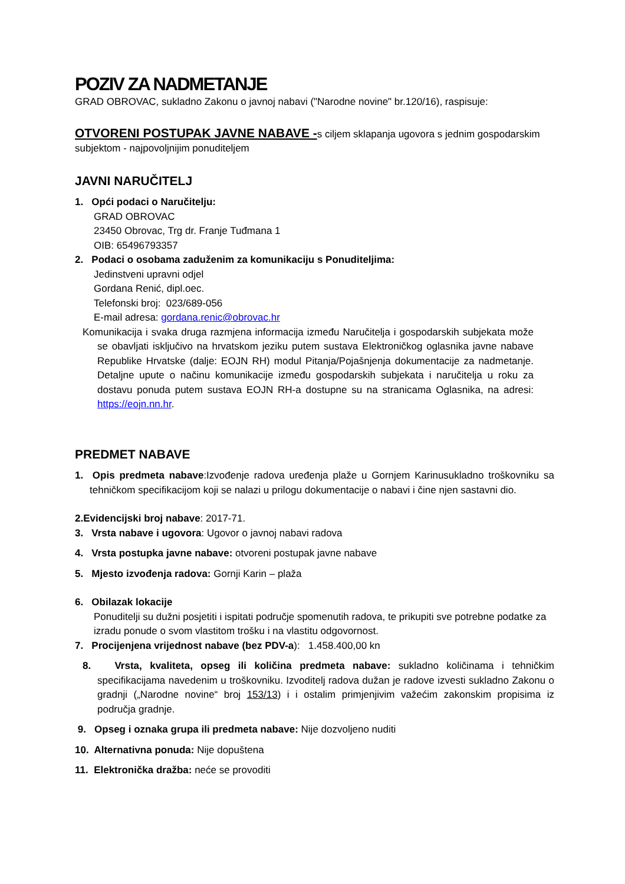POZIV ZA NADMETANJE
GRAD OBROVAC, sukladno Zakonu o javnoj nabavi ("Narodne novine" br.120/16), raspisuje:
OTVORENI POSTUPAK JAVNE NABAVE -s ciljem sklapanja ugovora s jednim gospodarskim subjektom - najpovoljnijim ponuditeljem
JAVNI NARUČITELJ
1. Opći podaci o Naručitelju:
GRAD OBROVAC
23450 Obrovac, Trg dr. Franje Tuđmana 1
OIB: 65496793357
2. Podaci o osobama zaduženim za komunikaciju s Ponuditeljima:
Jedinstveni upravni odjel
Gordana Renić, dipl.oec.
Telefonski broj: 023/689-056
E-mail adresa: gordana.renic@obrovac.hr
Komunikacija i svaka druga razmjena informacija između Naručitelja i gospodarskih subjekata može se obavljati isključivo na hrvatskom jeziku putem sustava Elektroničkog oglasnika javne nabave Republike Hrvatske (dalje: EOJN RH) modul Pitanja/Pojašnjenja dokumentacije za nadmetanje. Detaljne upute o načinu komunikacije između gospodarskih subjekata i naručitelja u roku za dostavu ponuda putem sustava EOJN RH-a dostupne su na stranicama Oglasnika, na adresi: https://eojn.nn.hr.
PREDMET NABAVE
1. Opis predmeta nabave:Izvođenje radova uređenja plaže u Gornjem Karinusukladno troškovniku sa tehničkom specifikacijom koji se nalazi u prilogu dokumentacije o nabavi i čine njen sastavni dio.
2.Evidencijski broj nabave: 2017-71.
3. Vrsta nabave i ugovora: Ugovor o javnoj nabavi radova
4. Vrsta postupka javne nabave: otvoreni postupak javne nabave
5. Mjesto izvođenja radova: Gornji Karin – plaža
6. Obilazak lokacije
Ponuditelji su dužni posjetiti i ispitati područje spomenutih radova, te prikupiti sve potrebne podatke za izradu ponude o svom vlastitom trošku i na vlastitu odgovornost.
7. Procijenjena vrijednost nabave (bez PDV-a): 1.458.400,00 kn
8. Vrsta, kvaliteta, opseg ili količina predmeta nabave: sukladno količinama i tehničkim specifikacijama navedenim u troškovniku. Izvoditelj radova dužan je radove izvesti sukladno Zakonu o gradnji („Narodne novine“ broj 153/13) i i ostalim primjenjivim važećim zakonskim propisima iz područja gradnje.
9. Opseg i oznaka grupa ili predmeta nabave: Nije dozvoljeno nuditi
10. Alternativna ponuda: Nije dopuštena
11. Elektronička dražba: neće se provoditi